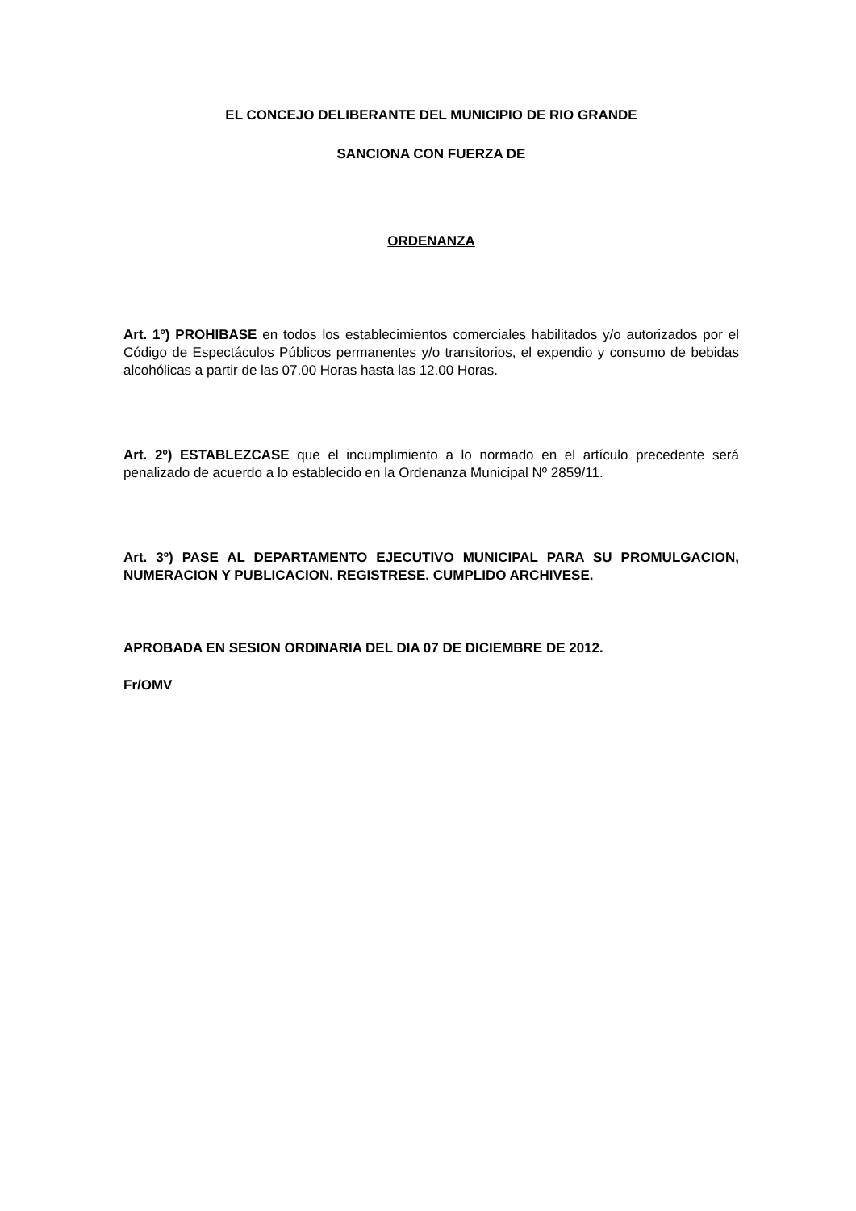EL CONCEJO DELIBERANTE DEL MUNICIPIO DE RIO GRANDE
SANCIONA CON FUERZA DE
ORDENANZA
Art. 1º) PROHIBASE en todos los establecimientos comerciales habilitados y/o autorizados por el Código de Espectáculos Públicos permanentes y/o transitorios, el expendio y consumo de bebidas alcohólicas a partir de las 07.00 Horas hasta las 12.00 Horas.
Art. 2º) ESTABLEZCASE que el incumplimiento a lo normado en el artículo precedente será penalizado de acuerdo a lo establecido en la Ordenanza Municipal Nº 2859/11.
Art. 3º) PASE AL DEPARTAMENTO EJECUTIVO MUNICIPAL PARA SU PROMULGACION, NUMERACION Y PUBLICACION. REGISTRESE. CUMPLIDO ARCHIVESE.
APROBADA EN SESION ORDINARIA DEL DIA 07 DE DICIEMBRE DE 2012.
Fr/OMV